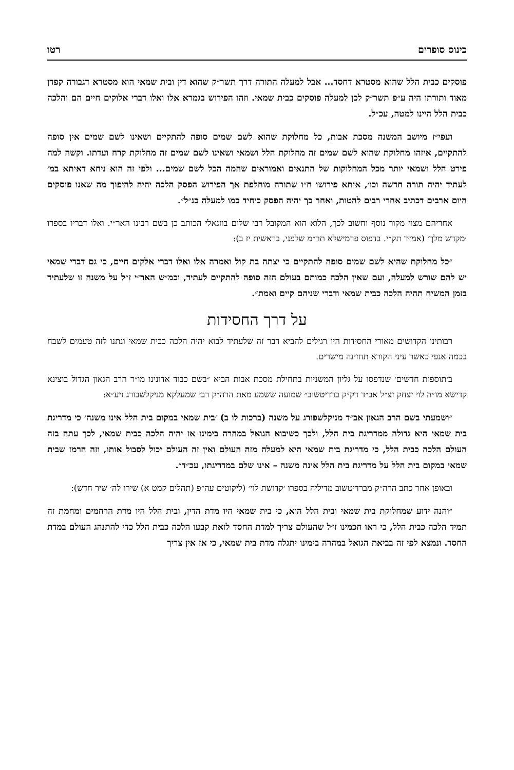כינוס סופרים רטו
פוסקים כבית הלל שהוא מסטרא דחסד... אבל למעלה התורה דרך תשר״ק שהוא דין ובית שמאי הוא מסטרא דגבורה קפדן מאוד ותורתו היה ע״פ תשר״ק לכן למעלה פוסקים כבית שמאי. וזהו הפירוש בגמרא אלו ואלו דברי אלוקים חיים הם והלכה כבית הלל היינו למטה, עכ״ל.
ועפי״ז מיושב המשנה מסכת אבות, כל מחלוקת שהוא לשם שמים סופה להתקיים ושאינו לשם שמים אין סופה להתקיים, איזהו מחלוקת שהוא לשם שמים זה מחלוקת הלל ושמאי ושאינו לשם שמים זה מחלוקת קרח ועדתו. וקשה למה פירט הלל ושמאי יותר מכל המחלוקות של התנאים ואמוראים שהמה הכל לשם שמים... ולפי זה הוא ניחא דאיתא במ׳ לעתיד יהיה תורה חדשה וכו׳, איתא פירושו ח״ו שתורה מוחלפת אך הפירוש הפסק הלכה יהיה להיפוך מה שאנו פוסקים היום ארבים דכתיב אחרי רבים להטות, ואחר כך יהיה הפסק כיחיד כמו למעלה כנ״ל״.
אחריהם מצוי מקור נוסף וחשוב לכך, הלוא הוא המקובל רבי שלום בוזגאלי הכותב כן בשם רבינו האר״י. ואלו דבריו בספרו ׳מקדש מלך׳ (אמ״ד תק״י. בדפוס פרמישלא תר״מ שלפני, בראשית יז ב):
״כל מחלוקת שהיא לשם שמים סופה להתקיים כי יצתה בת קול ואמרה אלו ואלו דברי אלקים חיים, כי גם דברי שמאי יש להם שורש למעלה, ועם שאין הלכה כמותם בעולם הזה סופה להתקיים לעתיד, וכמ״ש האר״י ז״ל על משנה זו שלעתיד בזמן המשיח תהיה הלכה כבית שמאי ודברי שניהם קיים ואמת״.
על דרך החסידות
רבותינו הקדושים מאורי החסידות היו רגילים להביא דבר זה שלעתיד לבוא יהיה הלכה כבית שמאי ונתנו לזה טעמים לשבח בכמה אנפי כאשר עיני הקורא תחזינה מישרים.
ב׳תוספות חדשים׳ שנדפסו על גליון המשניות בתחילת מסכת אבות הביא ״בשם כבוד אדונינו מו״ר הרב הגאון הגדול בוצינא קדישא מו״ה לוי יצחק זצ״ל אב״ד דק״ק ברדיטשוב״ שמועה ששמע מאת הרה״ק רבי שמעלקא מניקלשבורג זיע״א:
״ושמעתי בשם הרב הגאון אב״ד מניקלשפורג על משנה (ברכות לו ב) ׳בית שמאי במקום בית הלל אינו משנה׳ כי מדריגת בית שמאי היא גדולה ממדריגת בית הלל, ולכך כשיבוא הגואל במהרה בימינו אז יהיה הלכה כבית שמאי, לכך עתה בזה העולם הלכה כבית הלל, כי מדריגת בית שמאי היא למעלה מזה העולם ואין זה העולם יכול לסבול אותו, וזה הרמז שבית שמאי במקום בית הלל על מדריגת בית הלל אינה משנה – אינו שלם במדריגתו, עכ״ד״.
ובאופן אחר כתב הרה״ק מברדיטשוב מדיליה בספרו ׳קדושת לוי׳ (ליקוטים עה״פ (תהלים קמט א) שירו לה׳ שיר חדש):
״והנה ידוע שמחלוקת בית שמאי ובית הלל הוא, כי בית שמאי היו מדת הדין, ובית הלל היו מדת הרחמים ומחמת זה תמיד הלכה כבית הלל, כי ראו חכמינו ז״ל שהעולם צריך למדת החסד לזאת קבעו הלכה כבית הלל כדי להתנהג העולם במדת החסד. ונמצא לפי זה בביאת הגואל במהרה בימינו יתגלה מדת בית שמאי, כי אז אין צריך